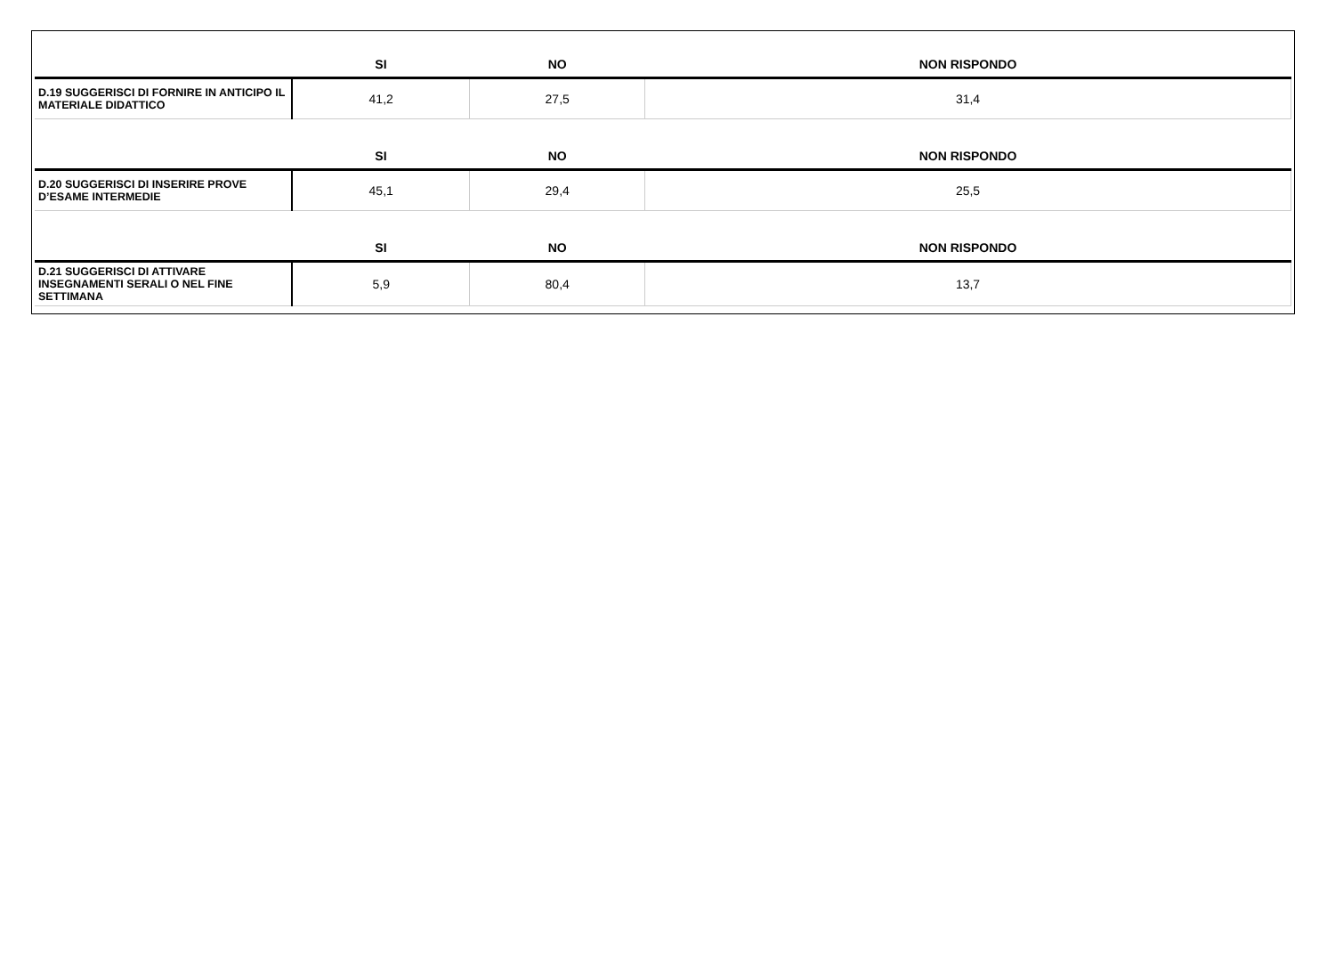| | SI | NO | NON RISPONDO |
| --- | --- | --- | --- |
| D.19 SUGGERISCI DI FORNIRE IN ANTICIPO IL MATERIALE DIDATTICO | 41,2 | 27,5 | 31,4 |
| | SI | NO | NON RISPONDO |
| D.20 SUGGERISCI DI INSERIRE PROVE D’ESAME INTERMEDIE | 45,1 | 29,4 | 25,5 |
| | SI | NO | NON RISPONDO |
| D.21 SUGGERISCI DI ATTIVARE INSEGNAMENTI SERALI O NEL FINE SETTIMANA | 5,9 | 80,4 | 13,7 |